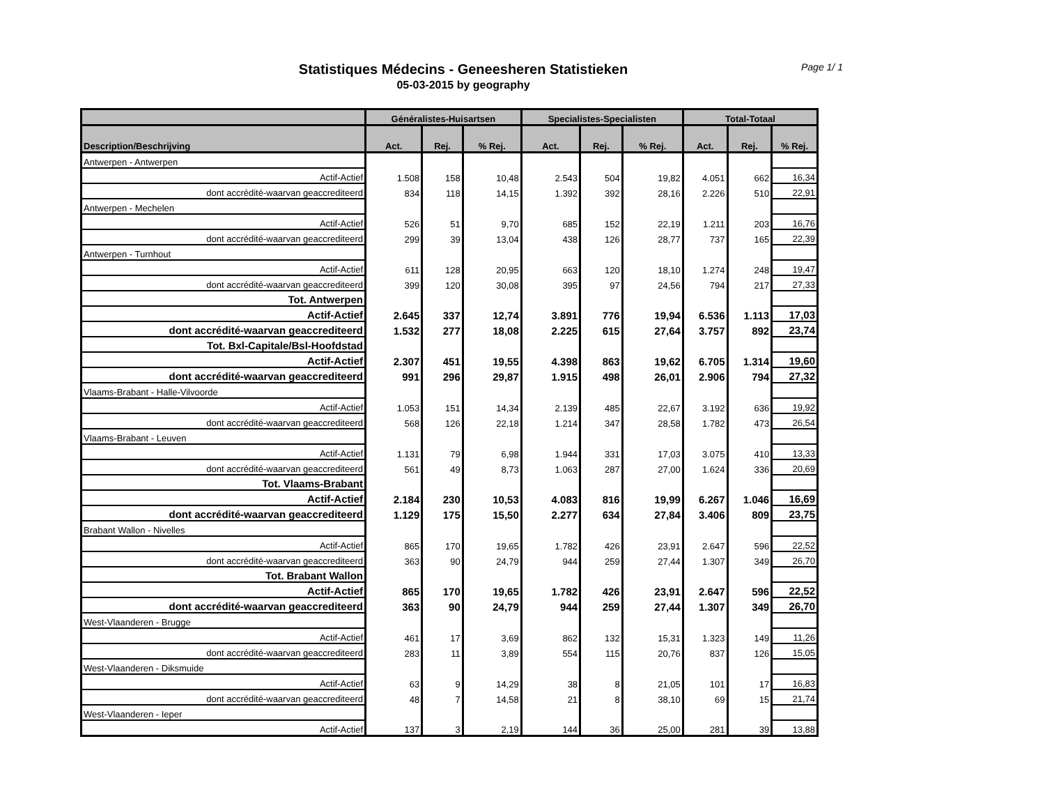Statistiques Médecins - Geneesheren Statistieken
05-03-2015 by geography
Page 1/ 1
| | Généralistes-Huisartsen | | | Specialistes-Specialisten | | | Total-Totaal | | |
| --- | --- | --- | --- | --- | --- | --- | --- | --- | --- |
| Description/Beschrijving | Act. | Rej. | % Rej. | Act. | Rej. | % Rej. | Act. | Rej. | % Rej. |
| Antwerpen - Antwerpen | | | | | | | | | |
| Actif-Actief | 1.508 | 158 | 10,48 | 2.543 | 504 | 19,82 | 4.051 | 662 | 16,34 |
| dont accrédité-waarvan geaccrediteerd | 834 | 118 | 14,15 | 1.392 | 392 | 28,16 | 2.226 | 510 | 22,91 |
| Antwerpen - Mechelen | | | | | | | | | |
| Actif-Actief | 526 | 51 | 9,70 | 685 | 152 | 22,19 | 1.211 | 203 | 16,76 |
| dont accrédité-waarvan geaccrediteerd | 299 | 39 | 13,04 | 438 | 126 | 28,77 | 737 | 165 | 22,39 |
| Antwerpen - Turnhout | | | | | | | | | |
| Actif-Actief | 611 | 128 | 20,95 | 663 | 120 | 18,10 | 1.274 | 248 | 19,47 |
| dont accrédité-waarvan geaccrediteerd | 399 | 120 | 30,08 | 395 | 97 | 24,56 | 794 | 217 | 27,33 |
| Tot. Antwerpen | | | | | | | | | |
| Actif-Actief | 2.645 | 337 | 12,74 | 3.891 | 776 | 19,94 | 6.536 | 1.113 | 17,03 |
| dont accrédité-waarvan geaccrediteerd | 1.532 | 277 | 18,08 | 2.225 | 615 | 27,64 | 3.757 | 892 | 23,74 |
| Tot. Bxl-Capitale/Bsl-Hoofdstad | | | | | | | | | |
| Actif-Actief | 2.307 | 451 | 19,55 | 4.398 | 863 | 19,62 | 6.705 | 1.314 | 19,60 |
| dont accrédité-waarvan geaccrediteerd | 991 | 296 | 29,87 | 1.915 | 498 | 26,01 | 2.906 | 794 | 27,32 |
| Vlaams-Brabant - Halle-Vilvoorde | | | | | | | | | |
| Actif-Actief | 1.053 | 151 | 14,34 | 2.139 | 485 | 22,67 | 3.192 | 636 | 19,92 |
| dont accrédité-waarvan geaccrediteerd | 568 | 126 | 22,18 | 1.214 | 347 | 28,58 | 1.782 | 473 | 26,54 |
| Vlaams-Brabant - Leuven | | | | | | | | | |
| Actif-Actief | 1.131 | 79 | 6,98 | 1.944 | 331 | 17,03 | 3.075 | 410 | 13,33 |
| dont accrédité-waarvan geaccrediteerd | 561 | 49 | 8,73 | 1.063 | 287 | 27,00 | 1.624 | 336 | 20,69 |
| Tot. Vlaams-Brabant | | | | | | | | | |
| Actif-Actief | 2.184 | 230 | 10,53 | 4.083 | 816 | 19,99 | 6.267 | 1.046 | 16,69 |
| dont accrédité-waarvan geaccrediteerd | 1.129 | 175 | 15,50 | 2.277 | 634 | 27,84 | 3.406 | 809 | 23,75 |
| Brabant Wallon - Nivelles | | | | | | | | | |
| Actif-Actief | 865 | 170 | 19,65 | 1.782 | 426 | 23,91 | 2.647 | 596 | 22,52 |
| dont accrédité-waarvan geaccrediteerd | 363 | 90 | 24,79 | 944 | 259 | 27,44 | 1.307 | 349 | 26,70 |
| Tot. Brabant Wallon | | | | | | | | | |
| Actif-Actief | 865 | 170 | 19,65 | 1.782 | 426 | 23,91 | 2.647 | 596 | 22,52 |
| dont accrédité-waarvan geaccrediteerd | 363 | 90 | 24,79 | 944 | 259 | 27,44 | 1.307 | 349 | 26,70 |
| West-Vlaanderen - Brugge | | | | | | | | | |
| Actif-Actief | 461 | 17 | 3,69 | 862 | 132 | 15,31 | 1.323 | 149 | 11,26 |
| dont accrédité-waarvan geaccrediteerd | 283 | 11 | 3,89 | 554 | 115 | 20,76 | 837 | 126 | 15,05 |
| West-Vlaanderen - Diksmuide | | | | | | | | | |
| Actif-Actief | 63 | 9 | 14,29 | 38 | 8 | 21,05 | 101 | 17 | 16,83 |
| dont accrédité-waarvan geaccrediteerd | 48 | 7 | 14,58 | 21 | 8 | 38,10 | 69 | 15 | 21,74 |
| West-Vlaanderen - Ieper | | | | | | | | | |
| Actif-Actief | 137 | 3 | 2,19 | 144 | 36 | 25,00 | 281 | 39 | 13,88 |